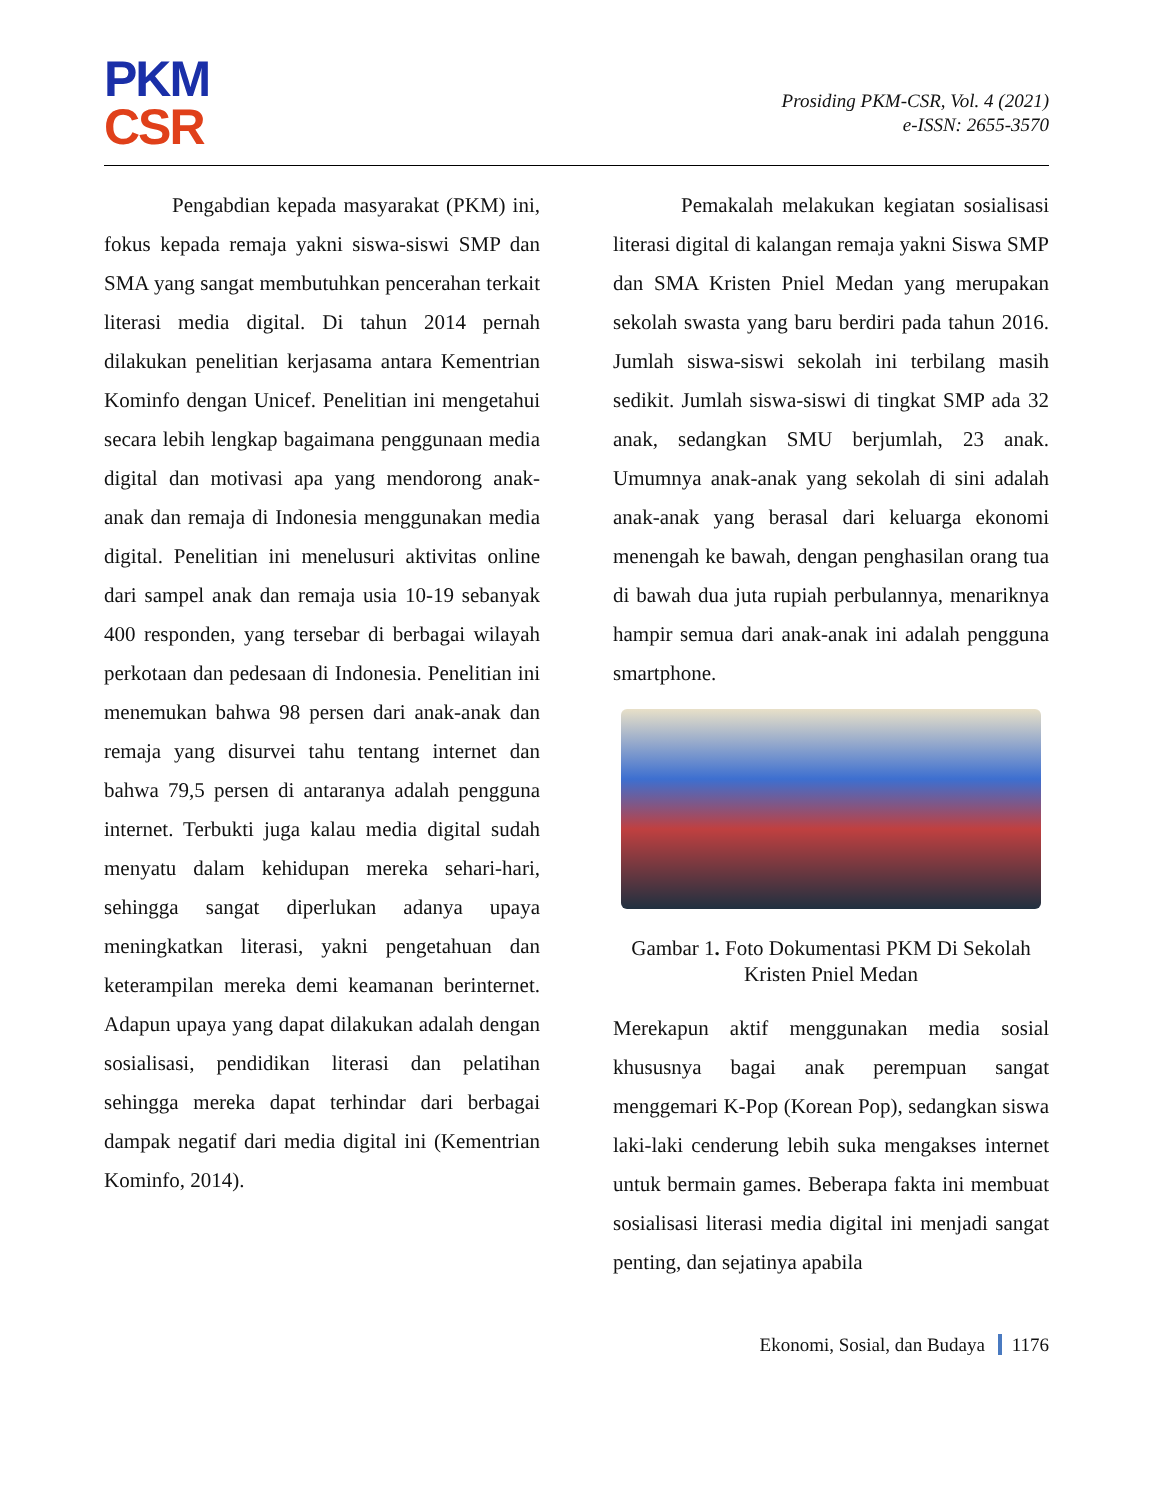PKM
CSR
Prosiding PKM-CSR, Vol. 4 (2021)
e-ISSN: 2655-3570
Pengabdian kepada masyarakat (PKM) ini, fokus kepada remaja yakni siswa-siswi SMP dan SMA yang sangat membutuhkan pencerahan terkait literasi media digital. Di tahun 2014 pernah dilakukan penelitian kerjasama antara Kementrian Kominfo dengan Unicef. Penelitian ini mengetahui secara lebih lengkap bagaimana penggunaan media digital dan motivasi apa yang mendorong anak-anak dan remaja di Indonesia menggunakan media digital. Penelitian ini menelusuri aktivitas online dari sampel anak dan remaja usia 10-19 sebanyak 400 responden, yang tersebar di berbagai wilayah perkotaan dan pedesaan di Indonesia. Penelitian ini menemukan bahwa 98 persen dari anak-anak dan remaja yang disurvei tahu tentang internet dan bahwa 79,5 persen di antaranya adalah pengguna internet. Terbukti juga kalau media digital sudah menyatu dalam kehidupan mereka sehari-hari, sehingga sangat diperlukan adanya upaya meningkatkan literasi, yakni pengetahuan dan keterampilan mereka demi keamanan berinternet. Adapun upaya yang dapat dilakukan adalah dengan sosialisasi, pendidikan literasi dan pelatihan sehingga mereka dapat terhindar dari berbagai dampak negatif dari media digital ini (Kementrian Kominfo, 2014).
Pemakalah melakukan kegiatan sosialisasi literasi digital di kalangan remaja yakni Siswa SMP dan SMA Kristen Pniel Medan yang merupakan sekolah swasta yang baru berdiri pada tahun 2016. Jumlah siswa-siswi sekolah ini terbilang masih sedikit. Jumlah siswa-siswi di tingkat SMP ada 32 anak, sedangkan SMU berjumlah, 23 anak. Umumnya anak-anak yang sekolah di sini adalah anak-anak yang berasal dari keluarga ekonomi menengah ke bawah, dengan penghasilan orang tua di bawah dua juta rupiah perbulannya, menariknya hampir semua dari anak-anak ini adalah pengguna smartphone.
Gambar 1. Foto Dokumentasi PKM Di Sekolah Kristen Pniel Medan
Merekapun aktif menggunakan media sosial khususnya bagai anak perempuan sangat menggemari K-Pop (Korean Pop), sedangkan siswa laki-laki cenderung lebih suka mengakses internet untuk bermain games. Beberapa fakta ini membuat sosialisasi literasi media digital ini menjadi sangat penting, dan sejatinya apabila
Ekonomi, Sosial, dan Budaya 1176